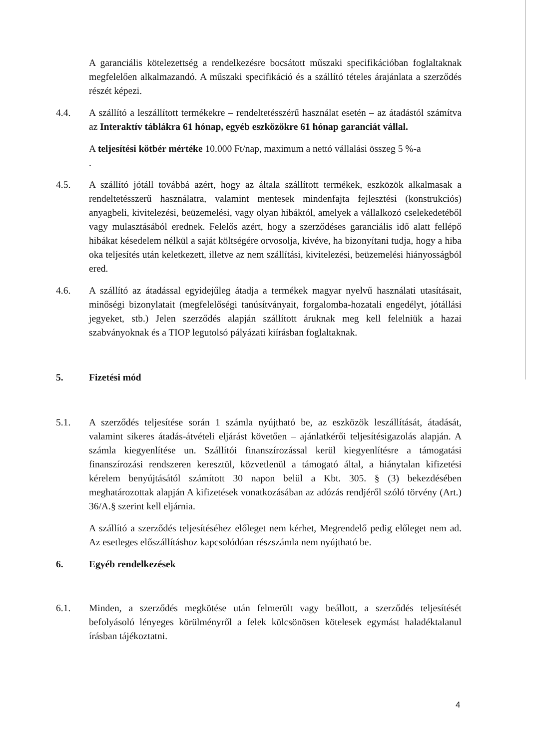A garanciális kötelezettség a rendelkezésre bocsátott műszaki specifikációban foglaltaknak megfelelően alkalmazandó. A műszaki specifikáció és a szállító tételes árajánlata a szerződés részét képezi.
4.4. A szállító a leszállított termékekre – rendeltetésszérű használat esetén – az átadástól számítva az Interaktív táblákra 61 hónap, egyéb eszközökre 61 hónap garanciát vállal.
A teljesítési kötbér mértéke 10.000 Ft/nap, maximum a nettó vállalási összeg 5 %-a
.
4.5. A szállító jótáll továbbá azért, hogy az általa szállított termékek, eszközök alkalmasak a rendeltetésszerű használatra, valamint mentesek mindenfajta fejlesztési (konstrukciós) anyagbeli, kivitelezési, beüzemelési, vagy olyan hibáktól, amelyek a vállalkozó cselekedetéből vagy mulasztásából erednek. Felelős azért, hogy a szerződéses garanciális idő alatt fellépő hibákat késedelem nélkül a saját költségére orvosolja, kivéve, ha bizonyítani tudja, hogy a hiba oka teljesítés után keletkezett, illetve az nem szállítási, kivitelezési, beüzemelési hiányosságból ered.
4.6. A szállító az átadással egyidejűleg átadja a termékek magyar nyelvű használati utasításait, minőségi bizonylatait (megfelelőségi tanúsítványait, forgalomba-hozatali engedélyt, jótállási jegyeket, stb.) Jelen szerződés alapján szállított áruknak meg kell felelniük a hazai szabványoknak és a TIOP legutolsó pályázati kiírásban foglaltaknak.
5. Fizetési mód
5.1. A szerződés teljesítése során 1 számla nyújtható be, az eszközök leszállítását, átadását, valamint sikeres átadás-átvételi eljárást követően – ajánlatkérői teljesítésigazolás alapján. A számla kiegyenlítése un. Szállítói finanszírozással kerül kiegyenlítésre a támogatási finanszírozási rendszeren keresztül, közvetlenül a támogató által, a hiánytalan kifizetési kérelem benyújtásától számított 30 napon belül a Kbt. 305. § (3) bekezdésében meghatározottak alapján A kifizetések vonatkozásában az adózás rendjéről szóló törvény (Art.) 36/A.§ szerint kell eljárnia.
A szállító a szerződés teljesítéséhez előleget nem kérhet, Megrendelő pedig előleget nem ad. Az esetleges előszállításhoz kapcsolódóan részszámla nem nyújtható be.
6. Egyéb rendelkezések
6.1. Minden, a szerződés megkötése után felmerült vagy beállott, a szerződés teljesítését befolyásoló lényeges körülményről a felek kölcsönösen kötelesek egymást haladéktalanul írásban tájékoztatni.
4